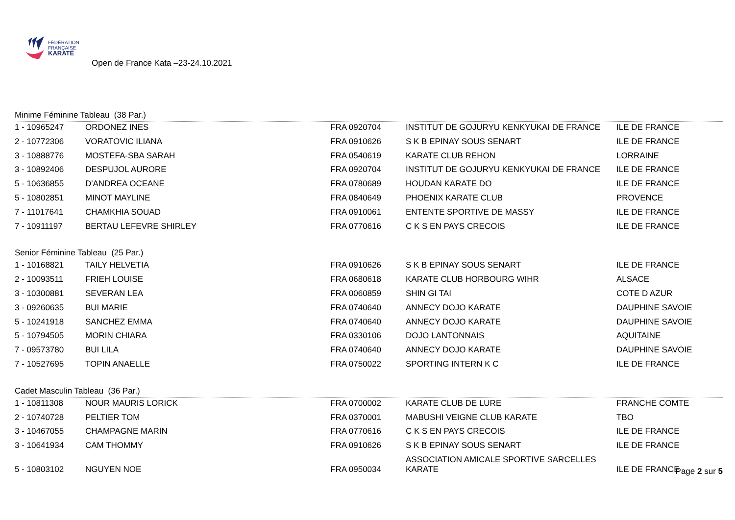FÉDÉRATION
FRANÇAISE
KARATÉ
Open de France Kata –23-24.10.2021
Minime Féminine Tableau (38 Par.)
| 1 - 10965247 | ORDONEZ INES | FRA 0920704 | INSTITUT DE GOJURYU KENKYUKAI DE FRANCE | ILE DE FRANCE |
| 2 - 10772306 | VORATOVIC ILIANA | FRA 0910626 | S K B EPINAY SOUS SENART | ILE DE FRANCE |
| 3 - 10888776 | MOSTEFA-SBA SARAH | FRA 0540619 | KARATE CLUB REHON | LORRAINE |
| 3 - 10892406 | DESPUJOL AURORE | FRA 0920704 | INSTITUT DE GOJURYU KENKYUKAI DE FRANCE | ILE DE FRANCE |
| 5 - 10636855 | D'ANDREA OCEANE | FRA 0780689 | HOUDAN KARATE DO | ILE DE FRANCE |
| 5 - 10802851 | MINOT MAYLINE | FRA 0840649 | PHOENIX KARATE CLUB | PROVENCE |
| 7 - 11017641 | CHAMKHIA SOUAD | FRA 0910061 | ENTENTE SPORTIVE DE MASSY | ILE DE FRANCE |
| 7 - 10911197 | BERTAU LEFEVRE SHIRLEY | FRA 0770616 | C K S EN PAYS CRECOIS | ILE DE FRANCE |
Senior Féminine Tableau (25 Par.)
| 1 - 10168821 | TAILY HELVETIA | FRA 0910626 | S K B EPINAY SOUS SENART | ILE DE FRANCE |
| 2 - 10093511 | FRIEH LOUISE | FRA 0680618 | KARATE CLUB HORBOURG WIHR | ALSACE |
| 3 - 10300881 | SEVERAN LEA | FRA 0060859 | SHIN GI TAI | COTE D AZUR |
| 3 - 09260635 | BUI MARIE | FRA 0740640 | ANNECY DOJO KARATE | DAUPHINE SAVOIE |
| 5 - 10241918 | SANCHEZ EMMA | FRA 0740640 | ANNECY DOJO KARATE | DAUPHINE SAVOIE |
| 5 - 10794505 | MORIN CHIARA | FRA 0330106 | DOJO LANTONNAIS | AQUITAINE |
| 7 - 09573780 | BUI LILA | FRA 0740640 | ANNECY DOJO KARATE | DAUPHINE SAVOIE |
| 7 - 10527695 | TOPIN ANAELLE | FRA 0750022 | SPORTING INTERN K C | ILE DE FRANCE |
Cadet Masculin Tableau (36 Par.)
| 1 - 10811308 | NOUR MAURIS LORICK | FRA 0700002 | KARATE CLUB DE LURE | FRANCHE COMTE |
| 2 - 10740728 | PELTIER TOM | FRA 0370001 | MABUSHI VEIGNE CLUB KARATE | TBO |
| 3 - 10467055 | CHAMPAGNE MARIN | FRA 0770616 | C K S EN PAYS CRECOIS | ILE DE FRANCE |
| 3 - 10641934 | CAM THOMMY | FRA 0910626 | S K B EPINAY SOUS SENART | ILE DE FRANCE |
| 5 - 10803102 | NGUYEN NOE | FRA 0950034 | ASSOCIATION AMICALE SPORTIVE SARCELLES KARATE | ILE DE FRANCE |
Page 2 sur 5